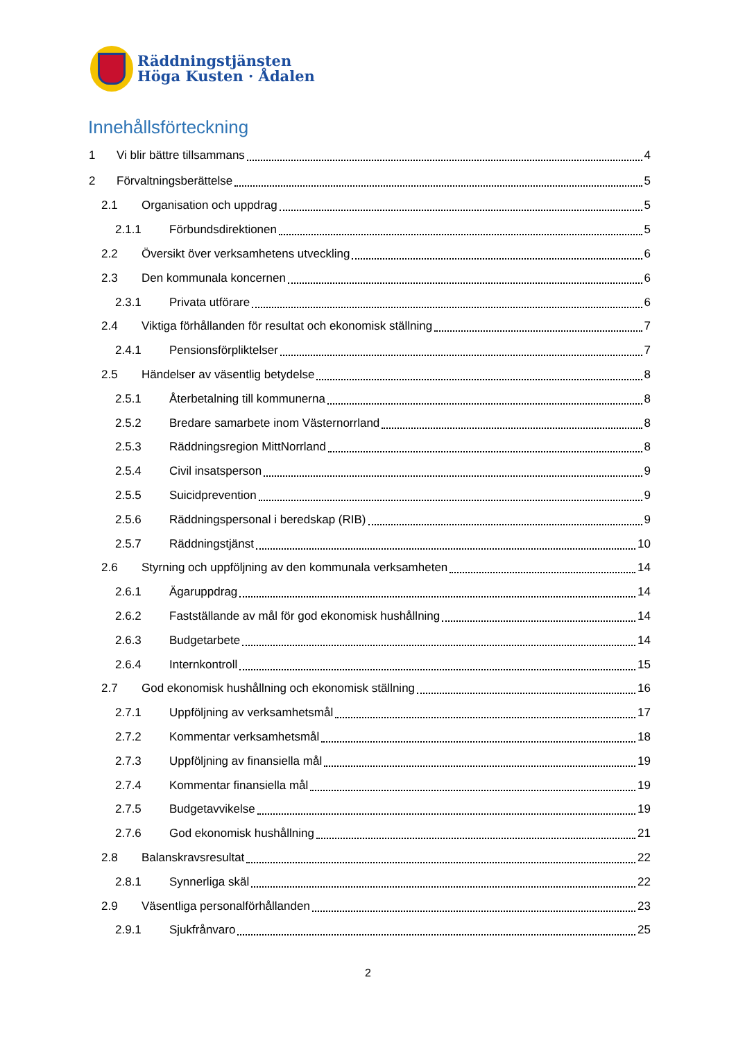Räddningstjänsten
Höga Kusten · Ådalen
Innehållsförteckning
1 Vi blir bättre tillsammans 4
2 Förvaltningsberättelse 5
2.1 Organisation och uppdrag 5
2.1.1 Förbundsdirektionen 5
2.2 Översikt över verksamhetens utveckling 6
2.3 Den kommunala koncernen 6
2.3.1 Privata utförare 6
2.4 Viktiga förhållanden för resultat och ekonomisk ställning 7
2.4.1 Pensionsförpliktelser 7
2.5 Händelser av väsentlig betydelse 8
2.5.1 Återbetalning till kommunerna 8
2.5.2 Bredare samarbete inom Västernorrland 8
2.5.3 Räddningsregion MittNorrland 8
2.5.4 Civil insatsperson 9
2.5.5 Suicidprevention 9
2.5.6 Räddningspersonal i beredskap (RIB) 9
2.5.7 Räddningstjänst 10
2.6 Styrning och uppföljning av den kommunala verksamheten 14
2.6.1 Ägaruppdrag 14
2.6.2 Fastställande av mål för god ekonomisk hushållning 14
2.6.3 Budgetarbete 14
2.6.4 Internkontroll 15
2.7 God ekonomisk hushållning och ekonomisk ställning 16
2.7.1 Uppföljning av verksamhetsmål 17
2.7.2 Kommentar verksamhetsmål 18
2.7.3 Uppföljning av finansiella mål 19
2.7.4 Kommentar finansiella mål 19
2.7.5 Budgetavvikelse 19
2.7.6 God ekonomisk hushållning 21
2.8 Balanskravsresultat 22
2.8.1 Synnerliga skäl 22
2.9 Väsentliga personalförhållanden 23
2.9.1 Sjukfrånvaro 25
2